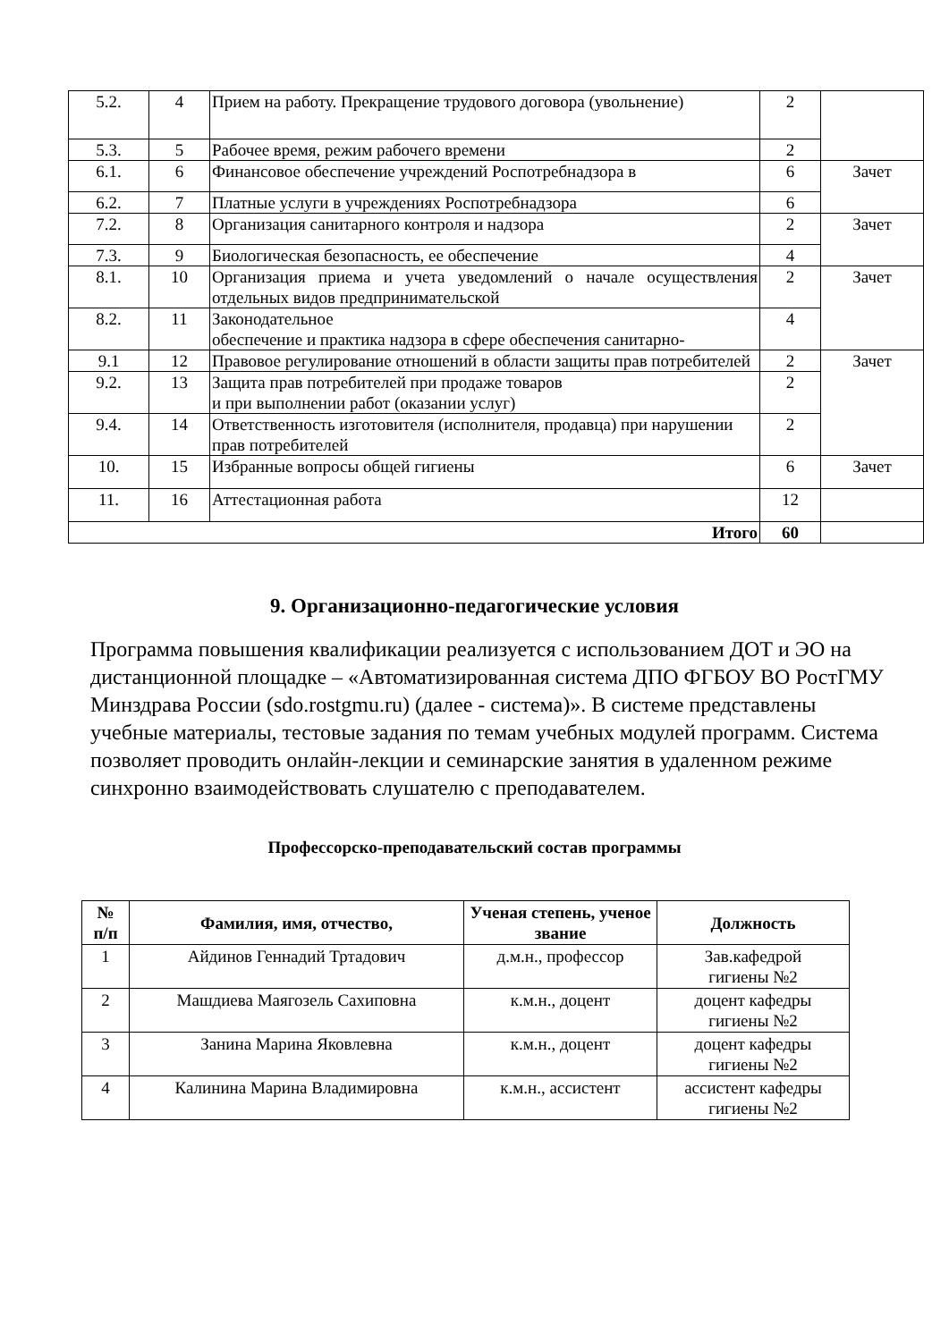| 5.2. | 4 | Прием на работу. Прекращение трудового договора (увольнение) | 2 | |
| 5.3. | 5 | Рабочее время, режим рабочего времени | 2 | |
| 6.1. | 6 | Финансовое обеспечение учреждений Роспотребнадзора в | 6 | Зачет |
| 6.2. | 7 | Платные услуги в учреждениях Роспотребнадзора | 6 | |
| 7.2. | 8 | Организация санитарного контроля и надзора | 2 | Зачет |
| 7.3. | 9 | Биологическая безопасность, ее обеспечение | 4 | |
| 8.1. | 10 | Организация приема и учета уведомлений о начале осуществления отдельных видов предпринимательской | 2 | Зачет |
| 8.2. | 11 | Законодательное обеспечение и практика надзора в сфере обеспечения санитарно- | 4 | |
| 9.1 | 12 | Правовое регулирование отношений в области защиты прав потребителей | 2 | Зачет |
| 9.2. | 13 | Защита прав потребителей при продаже товаров и при выполнении работ (оказании услуг) | 2 | |
| 9.4. | 14 | Ответственность изготовителя (исполнителя, продавца) при нарушении прав потребителей | 2 | |
| 10. | 15 | Избранные вопросы общей гигиены | 6 | Зачет |
| 11. | 16 | Аттестационная работа | 12 | |
| Итого | | | 60 | |
9. Организационно-педагогические условия
Программа повышения квалификации реализуется с использованием ДОТ и ЭО на дистанционной площадке – «Автоматизированная система ДПО ФГБОУ ВО РостГМУ Минздрава России (sdo.rostgmu.ru) (далее - система)». В системе представлены учебные материалы, тестовые задания по темам учебных модулей программ. Система позволяет проводить онлайн-лекции и семинарские занятия в удаленном режиме синхронно взаимодействовать слушателю с преподавателем.
Профессорско-преподавательский состав программы
| № п/п | Фамилия, имя, отчество, | Ученая степень, ученое звание | Должность |
| --- | --- | --- | --- |
| 1 | Айдинов Геннадий Тртадович | д.м.н., профессор | Зав.кафедрой гигиены №2 |
| 2 | Машдиева Маягозель Сахиповна | к.м.н., доцент | доцент кафедры гигиены №2 |
| 3 | Занина Марина Яковлевна | к.м.н., доцент | доцент кафедры гигиены №2 |
| 4 | Калинина Марина Владимировна | к.м.н., ассистент | ассистент кафедры гигиены №2 |